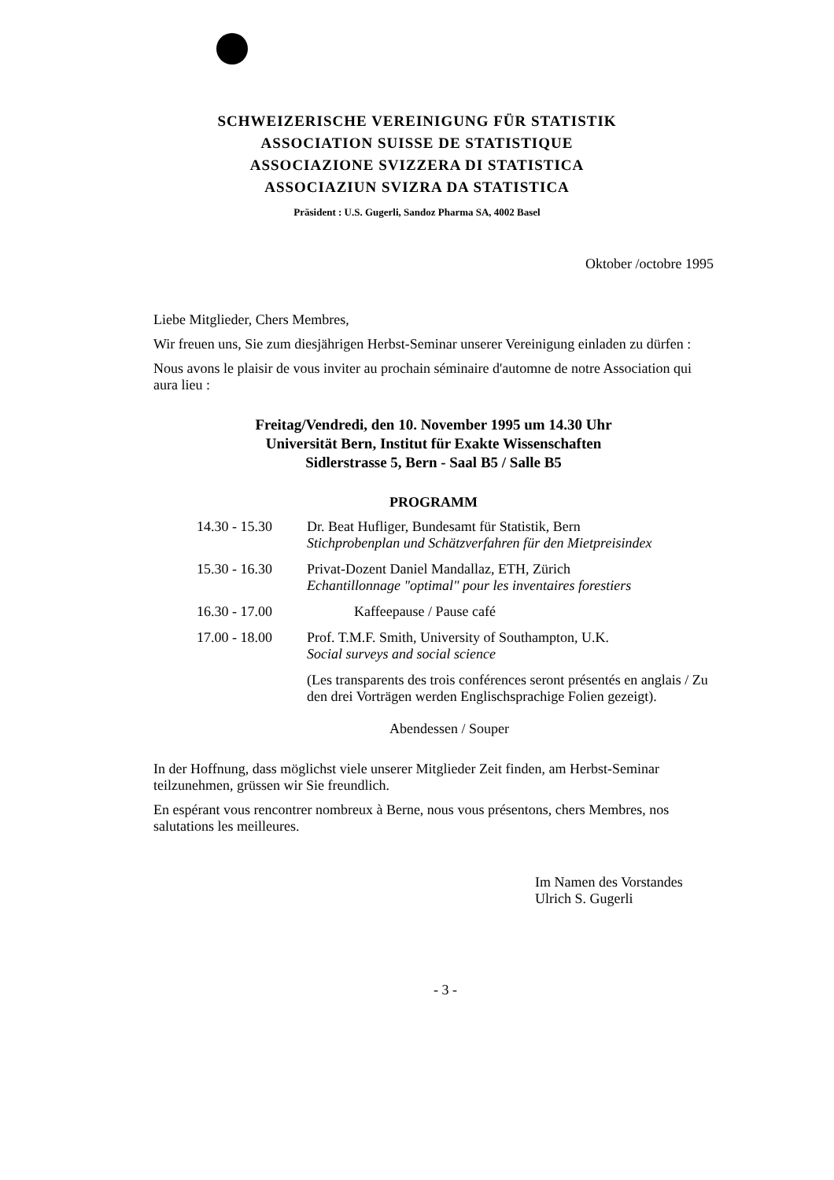SCHWEIZERISCHE VEREINIGUNG FÜR STATISTIK
ASSOCIATION SUISSE DE STATISTIQUE
ASSOCIAZIONE SVIZZERA DI STATISTICA
ASSOCIAZIUN SVIZRA DA STATISTICA
Präsident : U.S. Gugerli, Sandoz Pharma SA, 4002 Basel
Oktober /octobre 1995
Liebe Mitglieder, Chers Membres,
Wir freuen uns, Sie zum diesjährigen Herbst-Seminar unserer Vereinigung einladen zu dürfen :
Nous avons le plaisir de vous inviter au prochain séminaire d'automne de notre Association qui aura lieu :
Freitag/Vendredi, den 10. November 1995 um 14.30 Uhr
Universität Bern, Institut für Exakte Wissenschaften
Sidlerstrasse 5, Bern - Saal B5 / Salle B5
PROGRAMM
14.30 - 15.30
Dr. Beat Hufliger, Bundesamt für Statistik, Bern
Stichprobenplan und Schätzverfahren für den Mietpreisindex
15.30 - 16.30
Privat-Dozent Daniel Mandallaz, ETH, Zürich
Echantillonnage "optimal" pour les inventaires forestiers
16.30 - 17.00
Kaffeepause / Pause café
17.00 - 18.00
Prof. T.M.F. Smith, University of Southampton, U.K.
Social surveys and social science
(Les transparents des trois conférences seront présentés en anglais / Zu den drei Vorträgen werden Englischsprachige Folien gezeigt).
Abendessen / Souper
In der Hoffnung, dass möglichst viele unserer Mitglieder Zeit finden, am Herbst-Seminar teilzunehmen, grüssen wir Sie freundlich.
En espérant vous rencontrer nombreux à Berne, nous vous présentons, chers Membres, nos salutations les meilleures.
Im Namen des Vorstandes
Ulrich S. Gugerli
- 3 -